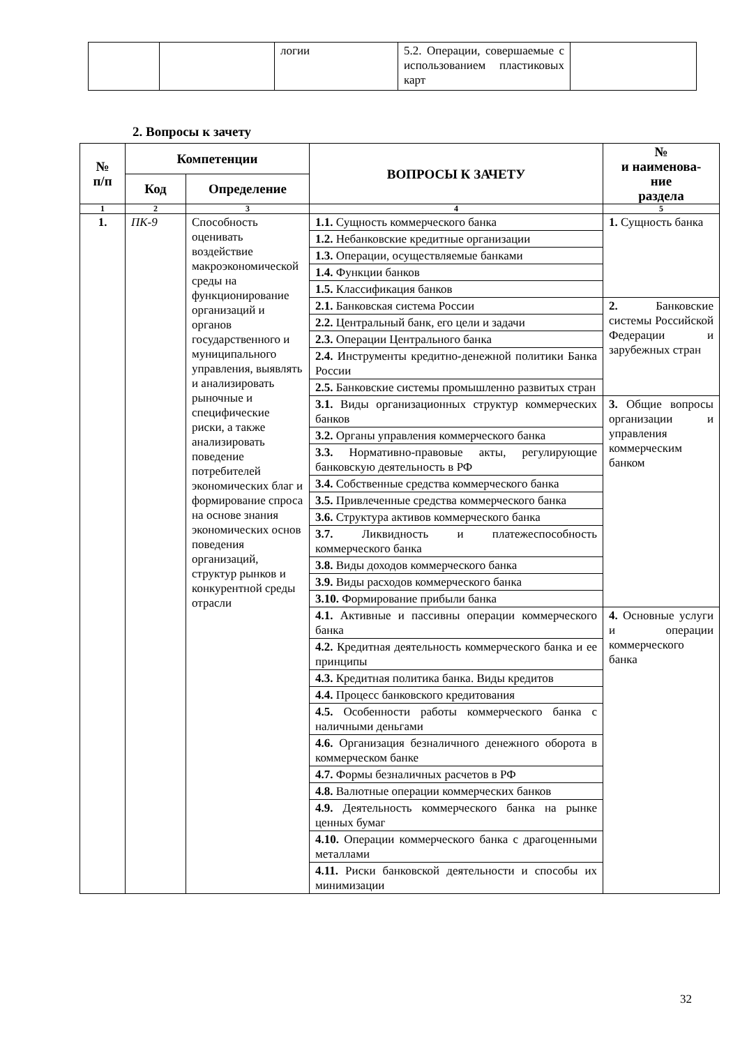| | | логии | 5.2. Операции, совершаемые с использованием пластиковых карт | |
2. Вопросы к зачету
| № п/п | Компетенции | | ВОПРОСЫ К ЗАЧЕТУ | № и наименова- ние раздела |
| --- | --- | --- | --- | --- |
| | Код | Определение | | |
| 1 | 2 | 3 | 4 | 5 |
| 1. | ПК-9 | Способность оценивать воздействие макроэкономической среды на функционирование организаций и органов государственного и муниципального управления, выявлять и анализировать рыночные и специфические риски, а также анализировать поведение потребителей экономических благ и формирование спроса на основе знания экономических основ поведения организаций, структур рынков и конкурентной среды отрасли | 1.1. Сущность коммерческого банка | 1. Сущность банка |
| | | | 1.2. Небанковские кредитные организации | |
| | | | 1.3. Операции, осуществляемые банками | |
| | | | 1.4. Функции банков | |
| | | | 1.5. Классификация банков | |
| | | | 2.1. Банковская система России | 2. Банковские системы Российской Федерации и зарубежных стран |
| | | | 2.2. Центральный банк, его цели и задачи | |
| | | | 2.3. Операции Центрального банка | |
| | | | 2.4. Инструменты кредитно-денежной политики Банка России | |
| | | | 2.5. Банковские системы промышленно развитых стран | |
| | | | 3.1. Виды организационных структур коммерческих банков | 3. Общие вопросы организации и управления коммерческим банком |
| | | | 3.2. Органы управления коммерческого банка | |
| | | | 3.3. Нормативно-правовые акты, регулирующие банковскую деятельность в РФ | |
| | | | 3.4. Собственные средства коммерческого банка | |
| | | | 3.5. Привлеченные средства коммерческого банка | |
| | | | 3.6. Структура активов коммерческого банка | |
| | | | 3.7. Ликвидность и платежеспособность коммерческого банка | |
| | | | 3.8. Виды доходов коммерческого банка | |
| | | | 3.9. Виды расходов коммерческого банка | |
| | | | 3.10. Формирование прибыли банка | |
| | | | 4.1. Активные и пассивны операции коммерческого банка | 4. Основные услуги и операции коммерческого банка |
| | | | 4.2. Кредитная деятельность коммерческого банка и ее принципы | |
| | | | 4.3. Кредитная политика банка. Виды кредитов | |
| | | | 4.4. Процесс банковского кредитования | |
| | | | 4.5. Особенности работы коммерческого банка с наличными деньгами | |
| | | | 4.6. Организация безналичного денежного оборота в коммерческом банке | |
| | | | 4.7. Формы безналичных расчетов в РФ | |
| | | | 4.8. Валютные операции коммерческих банков | |
| | | | 4.9. Деятельность коммерческого банка на рынке ценных бумаг | |
| | | | 4.10. Операции коммерческого банка с драгоценными металлами | |
| | | | 4.11. Риски банковской деятельности и способы их минимизации | |
32